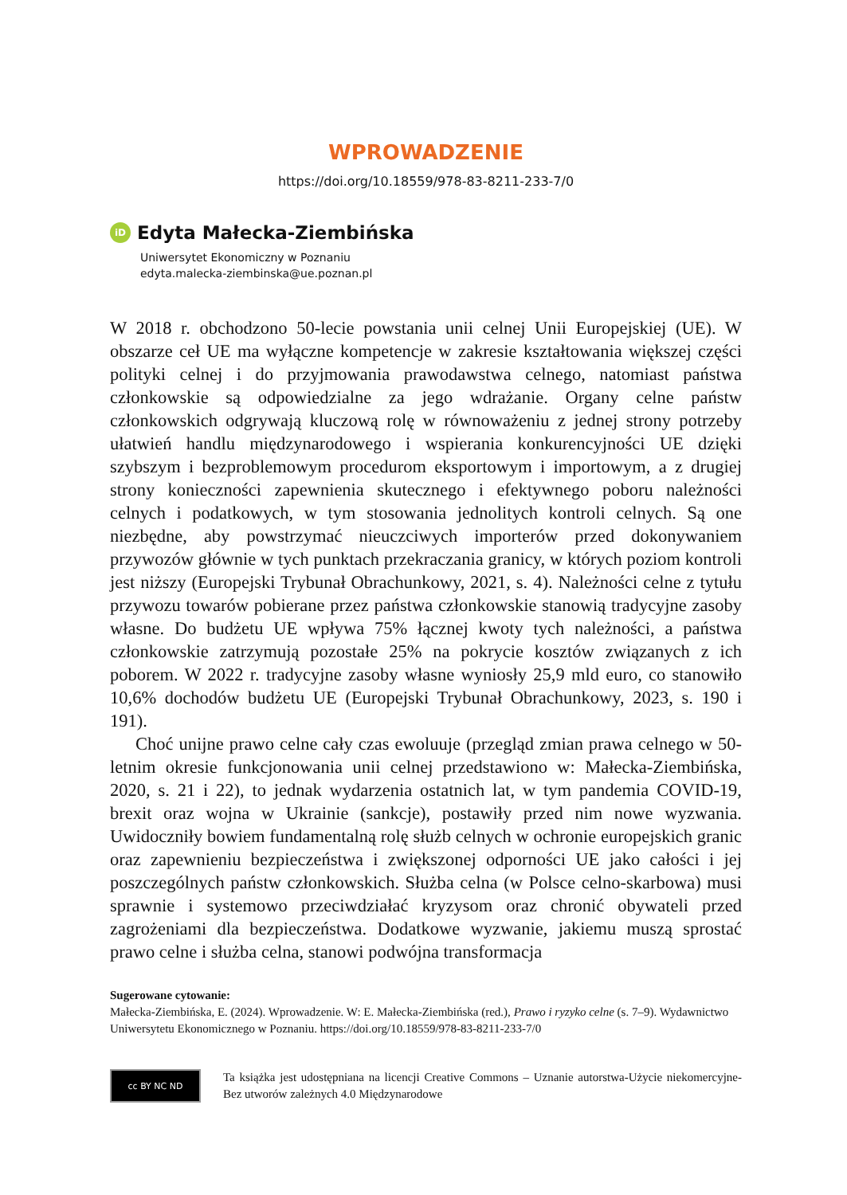WPROWADZENIE
https://doi.org/10.18559/978-83-8211-233-7/0
iD Edyta Małecka-Ziembińska
Uniwersytet Ekonomiczny w Poznaniu
edyta.malecka-ziembinska@ue.poznan.pl
W 2018 r. obchodzono 50-lecie powstania unii celnej Unii Europejskiej (UE). W obszarze ceł UE ma wyłączne kompetencje w zakresie kształtowania większej części polityki celnej i do przyjmowania prawodawstwa celnego, natomiast państwa członkowskie są odpowiedzialne za jego wdrażanie. Organy celne państw członkowskich odgrywają kluczową rolę w równoważeniu z jednej strony potrzeby ułatwień handlu międzynarodowego i wspierania konkurencyjności UE dzięki szybszym i bezproblemowym procedurom eksportowym i importowym, a z drugiej strony konieczności zapewnienia skutecznego i efektywnego poboru należności celnych i podatkowych, w tym stosowania jednolitych kontroli celnych. Są one niezbędne, aby powstrzymać nieuczciwych importerów przed dokonywaniem przywozów głównie w tych punktach przekraczania granicy, w których poziom kontroli jest niższy (Europejski Trybunał Obrachunkowy, 2021, s. 4). Należności celne z tytułu przywozu towarów pobierane przez państwa członkowskie stanowią tradycyjne zasoby własne. Do budżetu UE wpływa 75% łącznej kwoty tych należności, a państwa członkowskie zatrzymują pozostałe 25% na pokrycie kosztów związanych z ich poborem. W 2022 r. tradycyjne zasoby własne wyniosły 25,9 mld euro, co stanowiło 10,6% dochodów budżetu UE (Europejski Trybunał Obrachunkowy, 2023, s. 190 i 191).
Choć unijne prawo celne cały czas ewoluuje (przegląd zmian prawa celnego w 50-letnim okresie funkcjonowania unii celnej przedstawiono w: Małecka-Ziembińska, 2020, s. 21 i 22), to jednak wydarzenia ostatnich lat, w tym pandemia COVID-19, brexit oraz wojna w Ukrainie (sankcje), postawiły przed nim nowe wyzwania. Uwidoczniły bowiem fundamentalną rolę służb celnych w ochronie europejskich granic oraz zapewnieniu bezpieczeństwa i zwiększonej odporności UE jako całości i jej poszczególnych państw członkowskich. Służba celna (w Polsce celno-skarbowa) musi sprawnie i systemowo przeciwdziałać kryzysom oraz chronić obywateli przed zagrożeniami dla bezpieczeństwa. Dodatkowe wyzwanie, jakiemu muszą sprostać prawo celne i służba celna, stanowi podwójna transformacja
Sugerowane cytowanie:
Małecka-Ziembińska, E. (2024). Wprowadzenie. W: E. Małecka-Ziembińska (red.), Prawo i ryzyko celne (s. 7–9). Wydawnictwo Uniwersytetu Ekonomicznego w Poznaniu. https://doi.org/10.18559/978-83-8211-233-7/0
cc BY NC ND
Ta książka jest udostępniana na licencji Creative Commons – Uznanie autorstwa-Użycie niekomercyjne-Bez utworów zależnych 4.0 Międzynarodowe